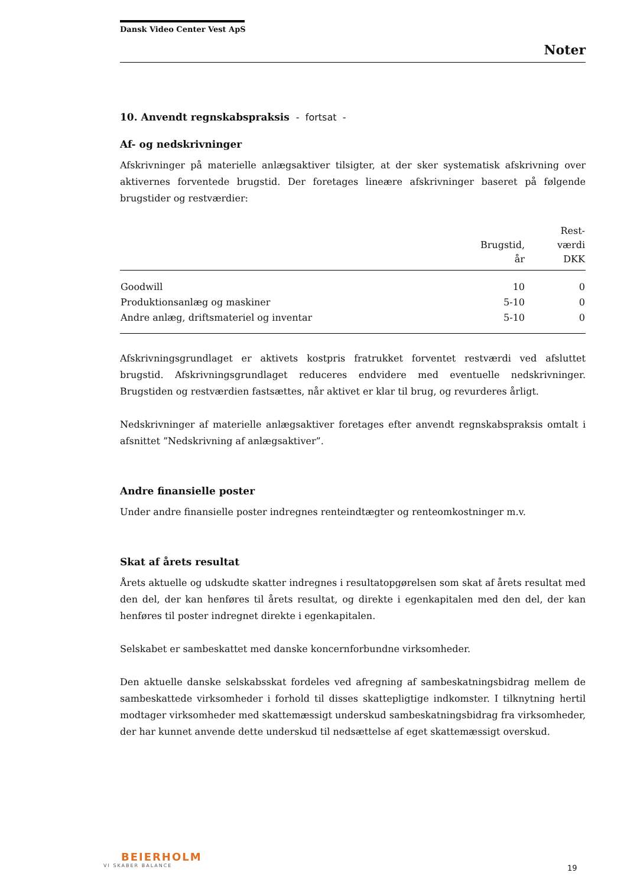Dansk Video Center Vest ApS
Noter
10. Anvendt regnskabspraksis - fortsat -
Af- og nedskrivninger
Afskrivninger på materielle anlægsaktiver tilsigter, at der sker systematisk afskrivning over aktivernes forventede brugstid. Der foretages lineære afskrivninger baseret på følgende brugstider og restværdier:
| | Brugstid, år | Rest- værdi DKK |
| --- | --- | --- |
| Goodwill | 10 | 0 |
| Produktionsanlæg og maskiner | 5-10 | 0 |
| Andre anlæg, driftsmateriel og inventar | 5-10 | 0 |
Afskrivningsgrundlaget er aktivets kostpris fratrukket forventet restværdi ved afsluttet brugstid. Afskrivningsgrundlaget reduceres endvidere med eventuelle nedskrivninger. Brugstiden og restværdien fastsættes, når aktivet er klar til brug, og revurderes årligt.
Nedskrivninger af materielle anlægsaktiver foretages efter anvendt regnskabspraksis omtalt i afsnittet ”Nedskrivning af anlægsaktiver”.
Andre finansielle poster
Under andre finansielle poster indregnes renteindtægter og renteomkostninger m.v.
Skat af årets resultat
Årets aktuelle og udskudte skatter indregnes i resultatopgørelsen som skat af årets resultat med den del, der kan henføres til årets resultat, og direkte i egenkapitalen med den del, der kan henføres til poster indregnet direkte i egenkapitalen.
Selskabet er sambeskattet med danske koncernforbundne virksomheder.
Den aktuelle danske selskabsskat fordeles ved afregning af sambeskatningsbidrag mellem de sambeskattede virksomheder i forhold til disses skattepligtige indkomster. I tilknytning hertil modtager virksomheder med skattemæssigt underskud sambeskatningsbidrag fra virksomheder, der har kunnet anvende dette underskud til nedsættelse af eget skattemæssigt overskud.
BEIERHOLM
VI SKABER BALANCE
19